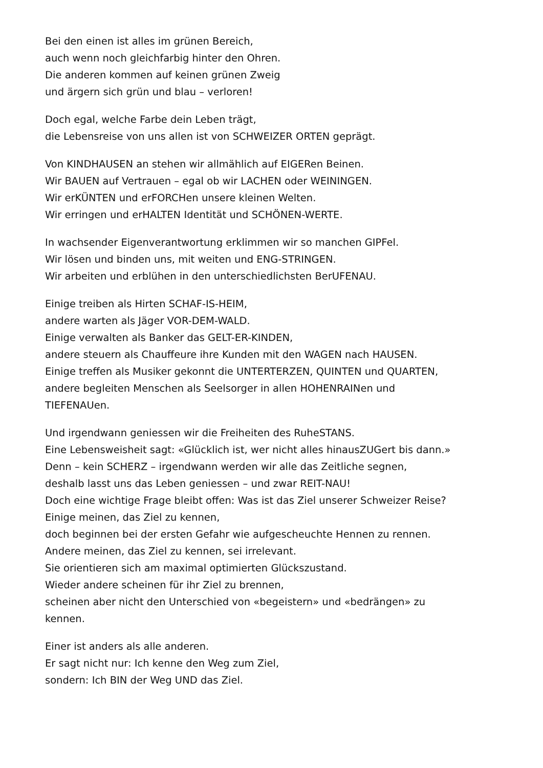Bei den einen ist alles im grünen Bereich,
auch wenn noch gleichfarbig hinter den Ohren.
Die anderen kommen auf keinen grünen Zweig
und ärgern sich grün und blau – verloren!
Doch egal, welche Farbe dein Leben trägt,
die Lebensreise von uns allen ist von SCHWEIZER ORTEN geprägt.
Von KINDHAUSEN an stehen wir allmählich auf EIGERen Beinen.
Wir BAUEN auf Vertrauen – egal ob wir LACHEN oder WEININGEN.
Wir erKÜNTEN und erFORCHen unsere kleinen Welten.
Wir erringen und erHALTEN Identität und SCHÖNEN-WERTE.
In wachsender Eigenverantwortung erklimmen wir so manchen GIPFel.
Wir lösen und binden uns, mit weiten und ENG-STRINGEN.
Wir arbeiten und erblühen in den unterschiedlichsten BerUFENAU.
Einige treiben als Hirten SCHAF-IS-HEIM,
andere warten als Jäger VOR-DEM-WALD.
Einige verwalten als Banker das GELT-ER-KINDEN,
andere steuern als Chauffeure ihre Kunden mit den WAGEN nach HAUSEN.
Einige treffen als Musiker gekonnt die UNTERTERZEN, QUINTEN und QUARTEN,
andere begleiten Menschen als Seelsorger in allen HOHENRAINen und
TIEFENAUen.
Und irgendwann geniessen wir die Freiheiten des RuheSTANS.
Eine Lebensweisheit sagt: «Glücklich ist, wer nicht alles hinausZUGert bis dann.»
Denn – kein SCHERZ – irgendwann werden wir alle das Zeitliche segnen,
deshalb lasst uns das Leben geniessen – und zwar REIT-NAU!
Doch eine wichtige Frage bleibt offen: Was ist das Ziel unserer Schweizer Reise?
Einige meinen, das Ziel zu kennen,
doch beginnen bei der ersten Gefahr wie aufgescheuchte Hennen zu rennen.
Andere meinen, das Ziel zu kennen, sei irrelevant.
Sie orientieren sich am maximal optimierten Glückszustand.
Wieder andere scheinen für ihr Ziel zu brennen,
scheinen aber nicht den Unterschied von «begeistern» und «bedrängen» zu
kennen.
Einer ist anders als alle anderen.
Er sagt nicht nur: Ich kenne den Weg zum Ziel,
sondern: Ich BIN der Weg UND das Ziel.